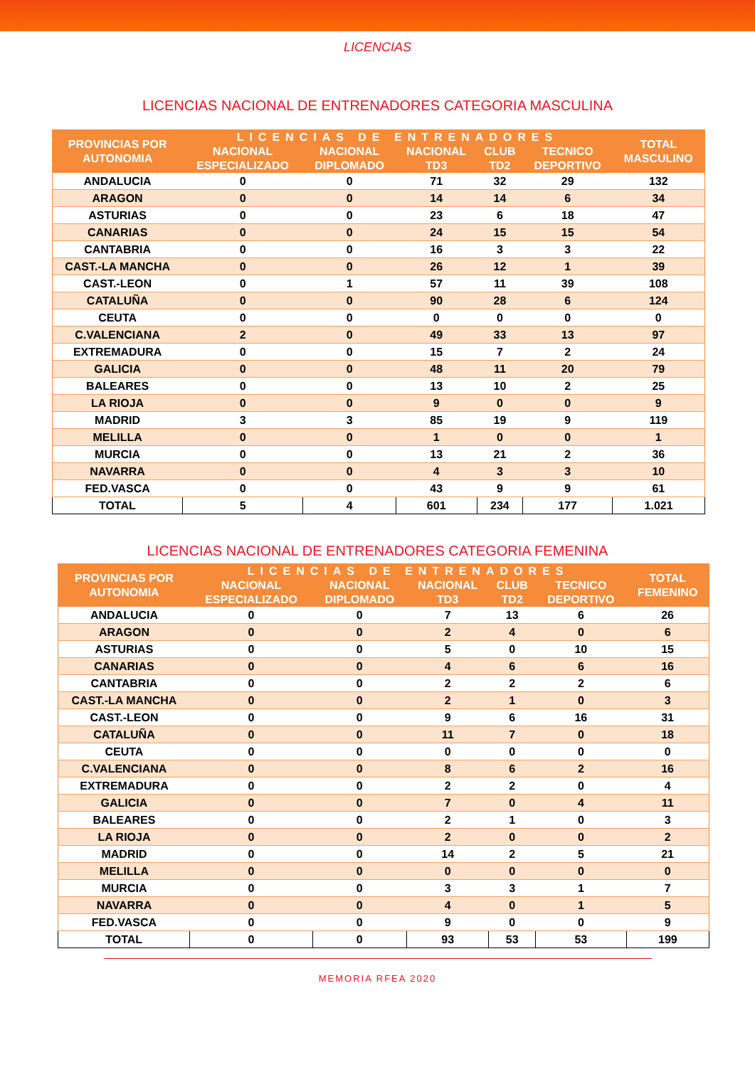LICENCIAS
LICENCIAS NACIONAL DE ENTRENADORES CATEGORIA MASCULINA
| PROVINCIAS POR AUTONOMIA | LICENCIAS DE ENTRENADORES | | | | | TOTAL MASCULINO |
| --- | --- | --- | --- | --- | --- | --- |
| | NACIONAL ESPECIALIZADO | NACIONAL DIPLOMADO | NACIONAL TD3 | CLUB TD2 | TECNICO DEPORTIVO | |
| ANDALUCIA | 0 | 0 | 71 | 32 | 29 | 132 |
| ARAGON | 0 | 0 | 14 | 14 | 6 | 34 |
| ASTURIAS | 0 | 0 | 23 | 6 | 18 | 47 |
| CANARIAS | 0 | 0 | 24 | 15 | 15 | 54 |
| CANTABRIA | 0 | 0 | 16 | 3 | 3 | 22 |
| CAST.-LA MANCHA | 0 | 0 | 26 | 12 | 1 | 39 |
| CAST.-LEON | 0 | 1 | 57 | 11 | 39 | 108 |
| CATALUÑA | 0 | 0 | 90 | 28 | 6 | 124 |
| CEUTA | 0 | 0 | 0 | 0 | 0 | 0 |
| C.VALENCIANA | 2 | 0 | 49 | 33 | 13 | 97 |
| EXTREMADURA | 0 | 0 | 15 | 7 | 2 | 24 |
| GALICIA | 0 | 0 | 48 | 11 | 20 | 79 |
| BALEARES | 0 | 0 | 13 | 10 | 2 | 25 |
| LA RIOJA | 0 | 0 | 9 | 0 | 0 | 9 |
| MADRID | 3 | 3 | 85 | 19 | 9 | 119 |
| MELILLA | 0 | 0 | 1 | 0 | 0 | 1 |
| MURCIA | 0 | 0 | 13 | 21 | 2 | 36 |
| NAVARRA | 0 | 0 | 4 | 3 | 3 | 10 |
| FED.VASCA | 0 | 0 | 43 | 9 | 9 | 61 |
| TOTAL | 5 | 4 | 601 | 234 | 177 | 1.021 |
LICENCIAS NACIONAL DE ENTRENADORES CATEGORIA FEMENINA
| PROVINCIAS POR AUTONOMIA | LICENCIAS DE ENTRENADORES | | | | | TOTAL FEMENINO |
| --- | --- | --- | --- | --- | --- | --- |
| | NACIONAL ESPECIALIZADO | NACIONAL DIPLOMADO | NACIONAL TD3 | CLUB TD2 | TECNICO DEPORTIVO | |
| ANDALUCIA | 0 | 0 | 7 | 13 | 6 | 26 |
| ARAGON | 0 | 0 | 2 | 4 | 0 | 6 |
| ASTURIAS | 0 | 0 | 5 | 0 | 10 | 15 |
| CANARIAS | 0 | 0 | 4 | 6 | 6 | 16 |
| CANTABRIA | 0 | 0 | 2 | 2 | 2 | 6 |
| CAST.-LA MANCHA | 0 | 0 | 2 | 1 | 0 | 3 |
| CAST.-LEON | 0 | 0 | 9 | 6 | 16 | 31 |
| CATALUÑA | 0 | 0 | 11 | 7 | 0 | 18 |
| CEUTA | 0 | 0 | 0 | 0 | 0 | 0 |
| C.VALENCIANA | 0 | 0 | 8 | 6 | 2 | 16 |
| EXTREMADURA | 0 | 0 | 2 | 2 | 0 | 4 |
| GALICIA | 0 | 0 | 7 | 0 | 4 | 11 |
| BALEARES | 0 | 0 | 2 | 1 | 0 | 3 |
| LA RIOJA | 0 | 0 | 2 | 0 | 0 | 2 |
| MADRID | 0 | 0 | 14 | 2 | 5 | 21 |
| MELILLA | 0 | 0 | 0 | 0 | 0 | 0 |
| MURCIA | 0 | 0 | 3 | 3 | 1 | 7 |
| NAVARRA | 0 | 0 | 4 | 0 | 1 | 5 |
| FED.VASCA | 0 | 0 | 9 | 0 | 0 | 9 |
| TOTAL | 0 | 0 | 93 | 53 | 53 | 199 |
MEMORIA RFEA 2020